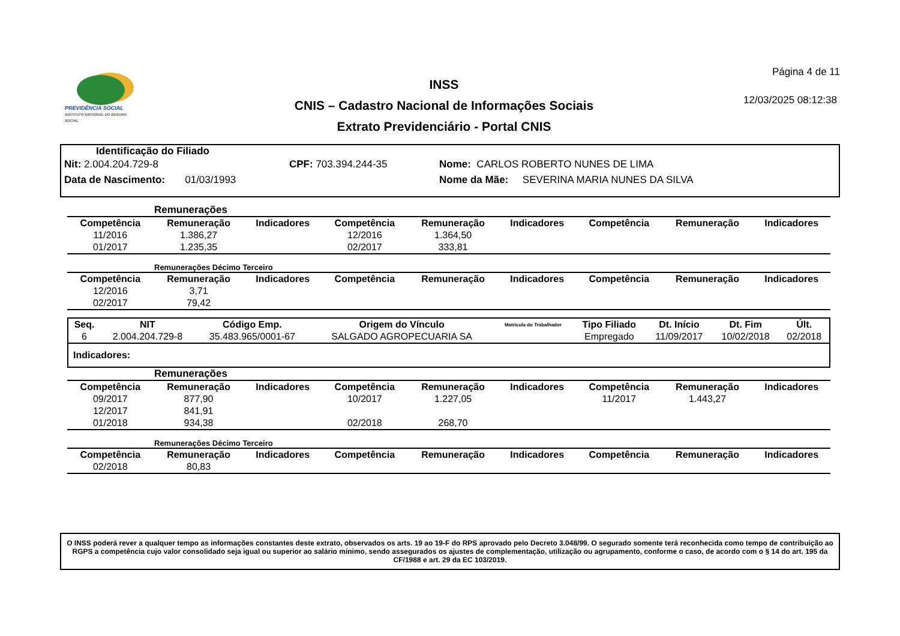PREVIDÊNCIA SOCIAL
INSTITUTO NACIONAL DO SEGURO SOCIAL
INSS
CNIS – Cadastro Nacional de Informações Sociais
Extrato Previdenciário - Portal CNIS
Página 4 de 11
12/03/2025 08:12:38
Identificação do Filiado
Nit: 2.004.204.729-8 CPF: 703.394.244-35 Nome: CARLOS ROBERTO NUNES DE LIMA
Data de Nascimento: 01/03/1993 Nome da Mãe: SEVERINA MARIA NUNES DA SILVA
Remunerações
| Competência | Remuneração | Indicadores | Competência | Remuneração | Indicadores | Competência | Remuneração | Indicadores |
| --- | --- | --- | --- | --- | --- | --- | --- | --- |
| 11/2016 | 1.386,27 | | 12/2016 | 1.364,50 | | | | |
| 01/2017 | 1.235,35 | | 02/2017 | 333,81 | | | | |
Remunerações Décimo Terceiro
| Competência | Remuneração | Indicadores | Competência | Remuneração | Indicadores | Competência | Remuneração | Indicadores |
| --- | --- | --- | --- | --- | --- | --- | --- | --- |
| 12/2016 | 3,71 | | | | | | | |
| 02/2017 | 79,42 | | | | | | | |
| Seq. | NIT | Código Emp. | Origem do Vínculo | Matrícula do Trabalhador | Tipo Filiado | Dt. Início | Dt. Fim | Últ. |
| --- | --- | --- | --- | --- | --- | --- | --- | --- |
| 6 | 2.004.204.729-8 | 35.483.965/0001-67 | SALGADO AGROPECUARIA SA | | Empregado | 11/09/2017 | 10/02/2018 | 02/2018 |
| Indicadores: | | | | | | | | |
Remunerações
| Competência | Remuneração | Indicadores | Competência | Remuneração | Indicadores | Competência | Remuneração | Indicadores |
| --- | --- | --- | --- | --- | --- | --- | --- | --- |
| 09/2017 | 877,90 | | 10/2017 | 1.227,05 | | 11/2017 | 1.443,27 | |
| 12/2017 | 841,91 | | | | | | | |
| 01/2018 | 934,38 | | 02/2018 | 268,70 | | | | |
Remunerações Décimo Terceiro
| Competência | Remuneração | Indicadores | Competência | Remuneração | Indicadores | Competência | Remuneração | Indicadores |
| --- | --- | --- | --- | --- | --- | --- | --- | --- |
| 02/2018 | 80,83 | | | | | | | |
O INSS poderá rever a qualquer tempo as informações constantes deste extrato, observados os arts. 19 ao 19-F do RPS aprovado pelo Decreto 3.048/99. O segurado somente terá reconhecida como tempo de contribuição ao RGPS a competência cujo valor consolidado seja igual ou superior ao salário mínimo, sendo assegurados os ajustes de complementação, utilização ou agrupamento, conforme o caso, de acordo com o § 14 do art. 195 da CF/1988 e art. 29 da EC 103/2019.